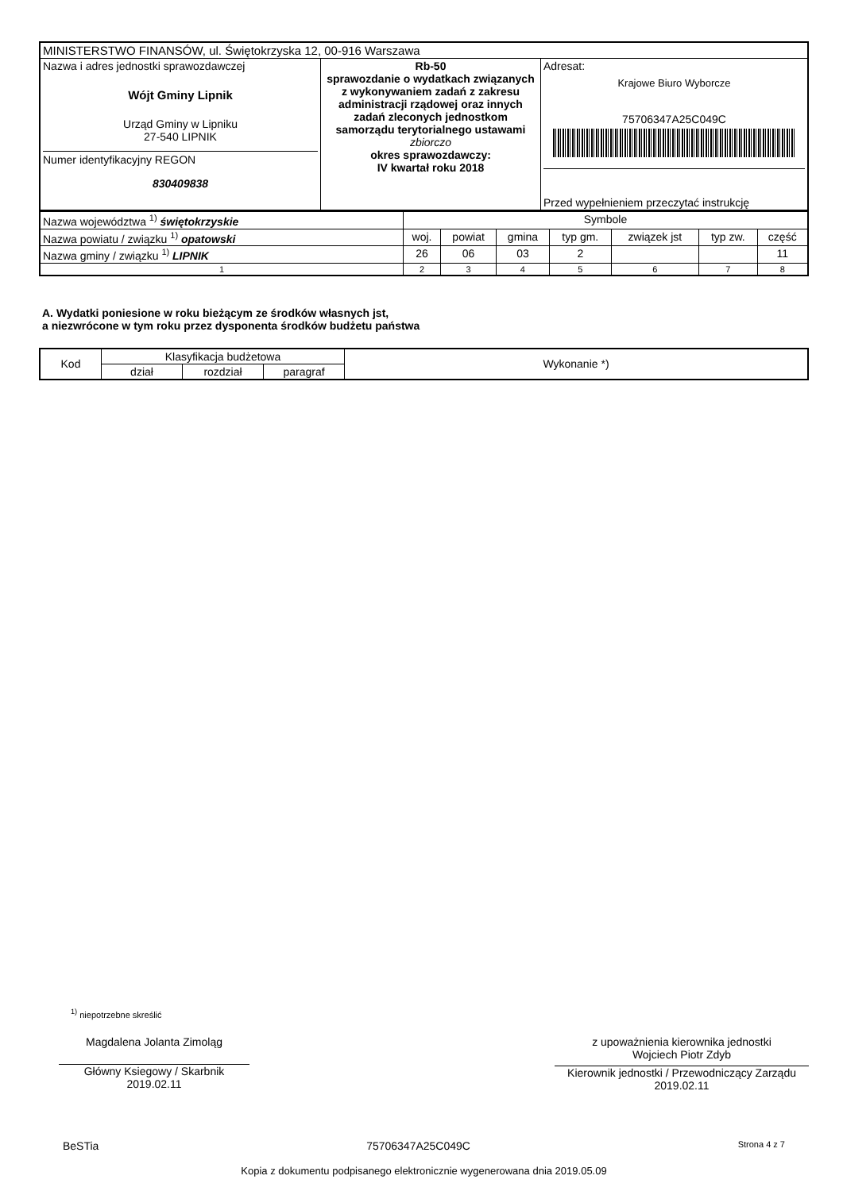| MINISTERSTWO FINANSÓW, ul. Świętokrzyska 12, 00-916 Warszawa | | |
| Nazwa i adres jednostki sprawozdawczej Wójt Gminy Lipnik Urząd Gminy w Lipniku 27-540 LIPNIK Numer identyfikacyjny REGON 830409838 | Rb-50 sprawozdanie o wydatkach związanych z wykonywaniem zadań z zakresu administracji rządowej oraz innych zadań zleconych jednostkom samorządu terytorialnego ustawami zbiorczo okres sprawozdawczy: IV kwartał roku 2018 | Adresat: Krajowe Biuro Wyborcze 75706347A25C049C Przed wypełnieniem przeczytać instrukcję |
| Nazwa województwa <sup>1)</sup> świętokrzyskie | Symbole | | | | | | |
| Nazwa powiatu / związku <sup>1)</sup> opatowski | woj. | powiat | gmina | typ gm. | związek jst | typ zw. | część |
| Nazwa gminy / związku <sup>1)</sup> LIPNIK | 26 | 06 | 03 | 2 | | | 11 |
| 1 | 2 | 3 | 4 | 5 | 6 | 7 | 8 |
A. Wydatki poniesione w roku bieżącym ze środków własnych jst,
a niezwrócone w tym roku przez dysponenta środków budżetu państwa
| Kod | Klasyfikacja budżetowa | | | Wykonanie *) |
| | dział | rozdział | paragraf | |
<sup>1)</sup> niepotrzebne skreślić
Magdalena Jolanta Zimoląg
Główny Ksiegowy / Skarbnik
2019.02.11
z upoważnienia kierownika jednostki
Wojciech Piotr Zdyb
Kierownik jednostki / Przewodniczący Zarządu
2019.02.11
BeSTia 75706347A25C049C Strona 4 z 7
Kopia z dokumentu podpisanego elektronicznie wygenerowana dnia 2019.05.09